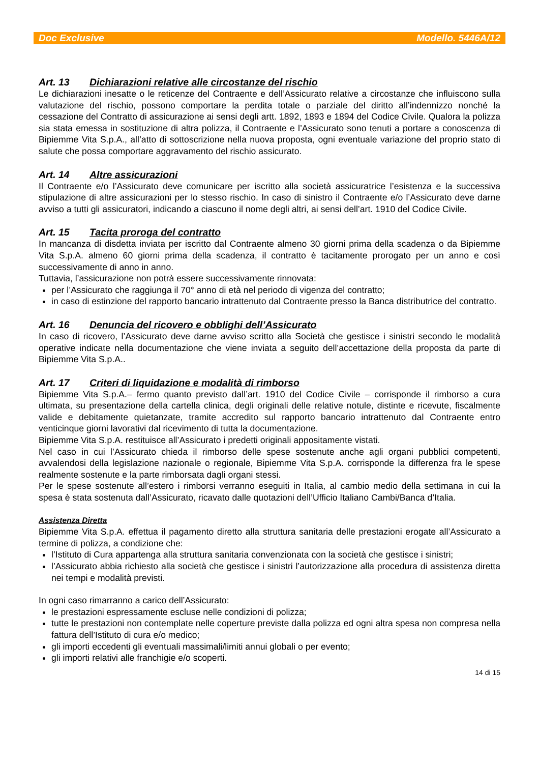Doc Exclusive Modello. 5446A/12
Art. 13 Dichiarazioni relative alle circostanze del rischio
Le dichiarazioni inesatte o le reticenze del Contraente e dell’Assicurato relative a circostanze che influiscono sulla valutazione del rischio, possono comportare la perdita totale o parziale del diritto all’indennizzo nonché la cessazione del Contratto di assicurazione ai sensi degli artt. 1892, 1893 e 1894 del Codice Civile. Qualora la polizza sia stata emessa in sostituzione di altra polizza, il Contraente e l’Assicurato sono tenuti a portare a conoscenza di Bipiemme Vita S.p.A., all’atto di sottoscrizione nella nuova proposta, ogni eventuale variazione del proprio stato di salute che possa comportare aggravamento del rischio assicurato.
Art. 14 Altre assicurazioni
Il Contraente e/o l’Assicurato deve comunicare per iscritto alla società assicuratrice l’esistenza e la successiva stipulazione di altre assicurazioni per lo stesso rischio. In caso di sinistro il Contraente e/o l’Assicurato deve darne avviso a tutti gli assicuratori, indicando a ciascuno il nome degli altri, ai sensi dell’art. 1910 del Codice Civile.
Art. 15 Tacita proroga del contratto
In mancanza di disdetta inviata per iscritto dal Contraente almeno 30 giorni prima della scadenza o da Bipiemme Vita S.p.A. almeno 60 giorni prima della scadenza, il contratto è tacitamente prorogato per un anno e così successivamente di anno in anno.
Tuttavia, l’assicurazione non potrà essere successivamente rinnovata:
per l’Assicurato che raggiunga il 70° anno di età nel periodo di vigenza del contratto;
in caso di estinzione del rapporto bancario intrattenuto dal Contraente presso la Banca distributrice del contratto.
Art. 16 Denuncia del ricovero e obblighi dell’Assicurato
In caso di ricovero, l’Assicurato deve darne avviso scritto alla Società che gestisce i sinistri secondo le modalità operative indicate nella documentazione che viene inviata a seguito dell’accettazione della proposta da parte di Bipiemme Vita S.p.A..
Art. 17 Criteri di liquidazione e modalità di rimborso
Bipiemme Vita S.p.A.– fermo quanto previsto dall’art. 1910 del Codice Civile – corrisponde il rimborso a cura ultimata, su presentazione della cartella clinica, degli originali delle relative notule, distinte e ricevute, fiscalmente valide e debitamente quietanzate, tramite accredito sul rapporto bancario intrattenuto dal Contraente entro venticinque giorni lavorativi dal ricevimento di tutta la documentazione.
Bipiemme Vita S.p.A. restituisce all’Assicurato i predetti originali appositamente vistati.
Nel caso in cui l’Assicurato chieda il rimborso delle spese sostenute anche agli organi pubblici competenti, avvalendosi della legislazione nazionale o regionale, Bipiemme Vita S.p.A. corrisponde la differenza fra le spese realmente sostenute e la parte rimborsata dagli organi stessi.
Per le spese sostenute all’estero i rimborsi verranno eseguiti in Italia, al cambio medio della settimana in cui la spesa è stata sostenuta dall’Assicurato, ricavato dalle quotazioni dell’Ufficio Italiano Cambi/Banca d’Italia.
Assistenza Diretta
Bipiemme Vita S.p.A. effettua il pagamento diretto alla struttura sanitaria delle prestazioni erogate all’Assicurato a termine di polizza, a condizione che:
l’Istituto di Cura appartenga alla struttura sanitaria convenzionata con la società che gestisce i sinistri;
l’Assicurato abbia richiesto alla società che gestisce i sinistri l’autorizzazione alla procedura di assistenza diretta nei tempi e modalità previsti.
In ogni caso rimarranno a carico dell’Assicurato:
le prestazioni espressamente escluse nelle condizioni di polizza;
tutte le prestazioni non contemplate nelle coperture previste dalla polizza ed ogni altra spesa non compresa nella fattura dell’Istituto di cura e/o medico;
gli importi eccedenti gli eventuali massimali/limiti annui globali o per evento;
gli importi relativi alle franchigie e/o scoperti.
14 di 15